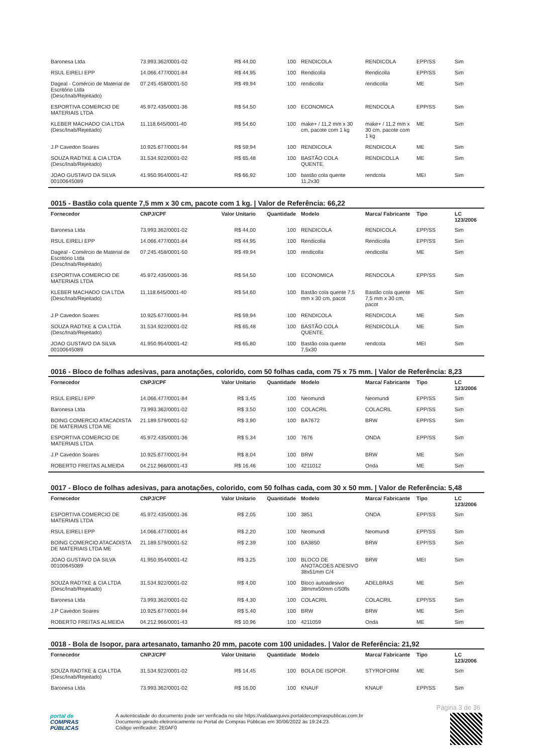| Baronesa Ltda | 73.993.362/0001-02 | R$ 44,00 | 100 | RENDICOLA | RENDICOLA | EPP/SS | Sim |
| RSUL EIRELI EPP | 14.066.477/0001-84 | R$ 44,95 | 100 | Rendicolla | Rendicolla | EPP/SS | Sim |
| Dageal - Comércio de Material de Escritório Ltda (Desc/Inab/Rejeitado) | 07.245.458/0001-50 | R$ 49,94 | 100 | rendicolla | rendicolla | ME | Sim |
| ESPORTIVA COMERCIO DE MATERIAIS LTDA | 45.972.435/0001-36 | R$ 54,50 | 100 | ECONOMICA | RENDCOLA | EPP/SS | Sim |
| KLEBER MACHADO CIA LTDA (Desc/Inab/Rejeitado) | 11.118.645/0001-40 | R$ 54,60 | 100 | make+ / 11,2 mm x 30 cm, pacote com 1 kg | make+ / 11,2 mm x 30 cm, pacote com 1 kg | ME | Sim |
| J.P Cavedon Soares | 10.925.677/0001-94 | R$ 59,94 | 100 | RENDICOLA | RENDICOLA | ME | Sim |
| SOUZA RADTKE & CIA LTDA (Desc/Inab/Rejeitado) | 31.534.922/0001-02 | R$ 65,48 | 100 | BASTÃO COLA QUENTE. | RENDICOLLA | ME | Sim |
| JOAO GUSTAVO DA SILVA 00100645089 | 41.950.954/0001-42 | R$ 66,92 | 100 | bastão cola quente 11,2x30 | rendcola | MEI | Sim |
0015 - Bastão cola quente 7,5 mm x 30 cm, pacote com 1 kg. | Valor de Referência: 66,22
| Fornecedor | CNPJ/CPF | Valor Unitario | Quantidade | Modelo | Marca/ Fabricante | Tipo | LC 123/2006 |
| --- | --- | --- | --- | --- | --- | --- | --- |
| Baronesa Ltda | 73.993.362/0001-02 | R$ 44,00 | 100 | RENDICOLA | RENDICOLA | EPP/SS | Sim |
| RSUL EIRELI EPP | 14.066.477/0001-84 | R$ 44,95 | 100 | Rendicolla | Rendicolla | EPP/SS | Sim |
| Dageal - Comércio de Material de Escritório Ltda (Desc/Inab/Rejeitado) | 07.245.458/0001-50 | R$ 49,94 | 100 | rendicolla | rendicolla | ME | Sim |
| ESPORTIVA COMERCIO DE MATERIAIS LTDA | 45.972.435/0001-36 | R$ 54,50 | 100 | ECONOMICA | RENDCOLA | EPP/SS | Sim |
| KLEBER MACHADO CIA LTDA (Desc/Inab/Rejeitado) | 11.118.645/0001-40 | R$ 54,60 | 100 | Bastão cola quente 7,5 mm x 30 cm, pacot | Bastão cola quente 7,5 mm x 30 cm, pacot | ME | Sim |
| J.P Cavedon Soares | 10.925.677/0001-94 | R$ 59,94 | 100 | RENDICOLA | RENDICOLA | ME | Sim |
| SOUZA RADTKE & CIA LTDA (Desc/Inab/Rejeitado) | 31.534.922/0001-02 | R$ 65,48 | 100 | BASTÃO COLA QUENTE. | RENDICOLLA | ME | Sim |
| JOAO GUSTAVO DA SILVA 00100645089 | 41.950.954/0001-42 | R$ 65,80 | 100 | Bastão cola quente 7,5x30 | rendcola | MEI | Sim |
0016 - Bloco de folhas adesivas, para anotações, colorido, com 50 folhas cada, com 75 x 75 mm. | Valor de Referência: 8,23
| Fornecedor | CNPJ/CPF | Valor Unitario | Quantidade | Modelo | Marca/ Fabricante | Tipo | LC 123/2006 |
| --- | --- | --- | --- | --- | --- | --- | --- |
| RSUL EIRELI EPP | 14.066.477/0001-84 | R$ 3,45 | 100 | Neomundi | Neomundi | EPP/SS | Sim |
| Baronesa Ltda | 73.993.362/0001-02 | R$ 3,50 | 100 | COLACRIL | COLACRIL | EPP/SS | Sim |
| BOING COMERCIO ATACADISTA DE MATERIAIS LTDA ME | 21.189.579/0001-52 | R$ 3,90 | 100 | BA7672 | BRW | EPP/SS | Sim |
| ESPORTIVA COMERCIO DE MATERIAIS LTDA | 45.972.435/0001-36 | R$ 5,34 | 100 | 7676 | ONDA | EPP/SS | Sim |
| J.P Cavedon Soares | 10.925.677/0001-94 | R$ 8,04 | 100 | BRW | BRW | ME | Sim |
| ROBERTO FREITAS ALMEIDA | 04.212.966/0001-43 | R$ 16,46 | 100 | 4211012 | Onda | ME | Sim |
0017 - Bloco de folhas adesivas, para anotações, colorido, com 50 folhas cada, com 30 x 50 mm. | Valor de Referência: 5,48
| Fornecedor | CNPJ/CPF | Valor Unitario | Quantidade | Modelo | Marca/ Fabricante | Tipo | LC 123/2006 |
| --- | --- | --- | --- | --- | --- | --- | --- |
| ESPORTIVA COMERCIO DE MATERIAIS LTDA | 45.972.435/0001-36 | R$ 2,05 | 100 | 3851 | ONDA | EPP/SS | Sim |
| RSUL EIRELI EPP | 14.066.477/0001-84 | R$ 2,20 | 100 | Neomundi | Neomundi | EPP/SS | Sim |
| BOING COMERCIO ATACADISTA DE MATERIAIS LTDA ME | 21.189.579/0001-52 | R$ 2,39 | 100 | BA3850 | BRW | EPP/SS | Sim |
| JOAO GUSTAVO DA SILVA 00100645089 | 41.950.954/0001-42 | R$ 3,25 | 100 | BLOCO DE ANOTACOES ADESIVO 38x51mm C/4 | BRW | MEI | Sim |
| SOUZA RADTKE & CIA LTDA (Desc/Inab/Rejeitado) | 31.534.922/0001-02 | R$ 4,00 | 100 | Bloco autoadesivo 38mmx50mm c/50fls | ADELBRAS | ME | Sim |
| Baronesa Ltda | 73.993.362/0001-02 | R$ 4,30 | 100 | COLACRIL | COLACRIL | EPP/SS | Sim |
| J.P Cavedon Soares | 10.925.677/0001-94 | R$ 5,40 | 100 | BRW | BRW | ME | Sim |
| ROBERTO FREITAS ALMEIDA | 04.212.966/0001-43 | R$ 10,96 | 100 | 4211059 | Onda | ME | Sim |
0018 - Bola de Isopor, para artesanato, tamanho 20 mm, pacote com 100 unidades. | Valor de Referência: 21,92
| Fornecedor | CNPJ/CPF | Valor Unitario | Quantidade | Modelo | Marca/ Fabricante | Tipo | LC 123/2006 |
| --- | --- | --- | --- | --- | --- | --- | --- |
| SOUZA RADTKE & CIA LTDA (Desc/Inab/Rejeitado) | 31.534.922/0001-02 | R$ 14,45 | 100 | BOLA DE ISOPOR. | STYROFORM | ME | Sim |
| Baronesa Ltda | 73.993.362/0001-02 | R$ 16,00 | 100 | KNAUF | KNAUF | EPP/SS | Sim |
Página 3 de 36
portal de
COMPRAS
PÚBLICAS
A autenticidade do documento pode ser verificada no site https://validaarquivo.portaldecompraspublicas.com.br
Documento gerado eletronicamente no Portal de Compras Públicas em 30/06/2022 às 19:24:23.
Código verificador: 2E0AF0